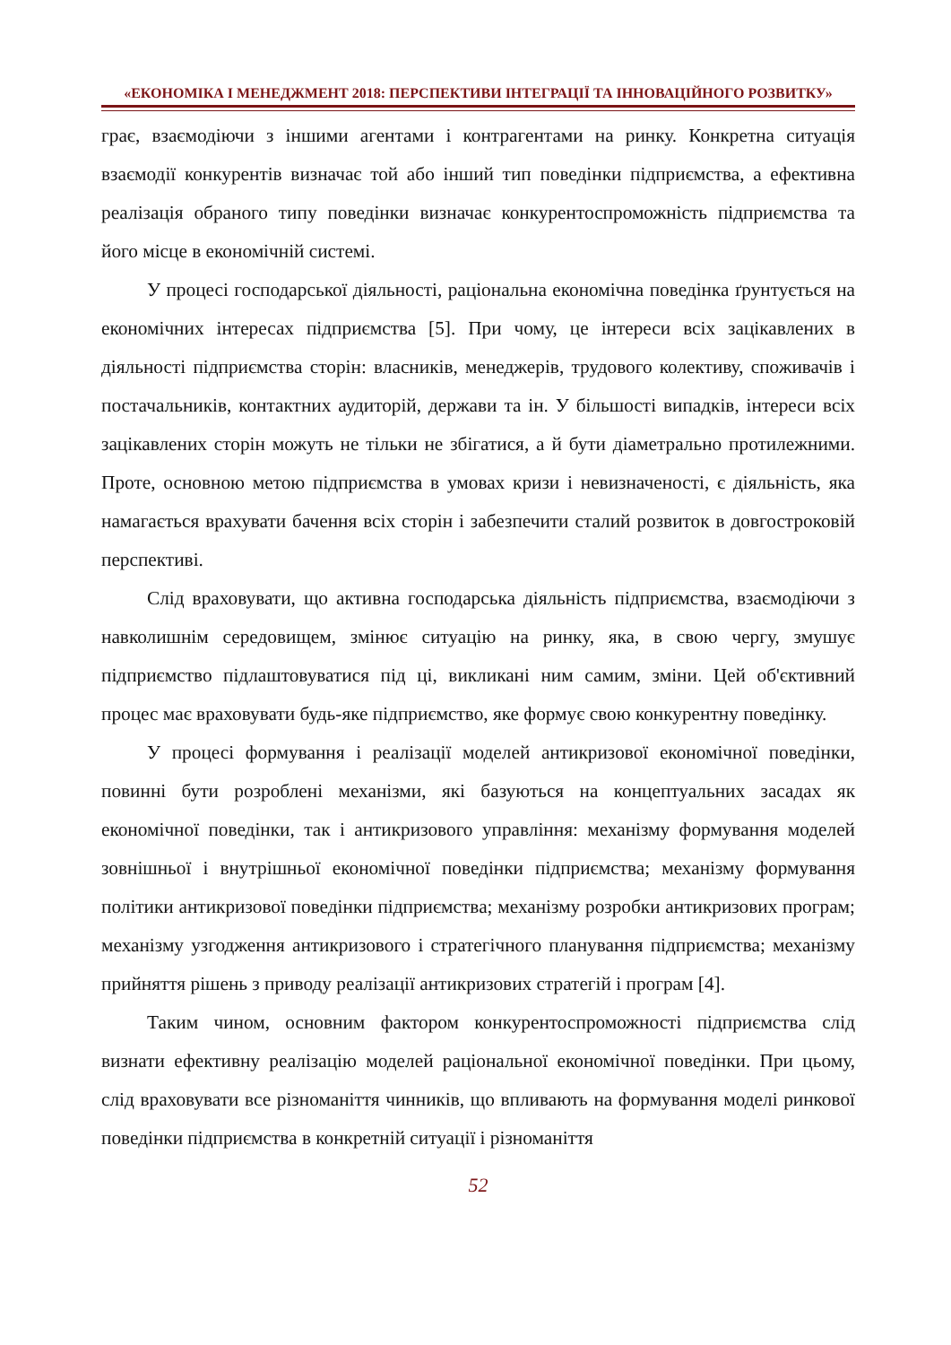«ЕКОНОМІКА І МЕНЕДЖМЕНТ 2018: ПЕРСПЕКТИВИ ІНТЕГРАЦІЇ ТА ІННОВАЦІЙНОГО РОЗВИТКУ»
грає, взаємодіючи з іншими агентами і контрагентами на ринку. Конкретна ситуація взаємодії конкурентів визначає той або інший тип поведінки підприємства, а ефективна реалізація обраного типу поведінки визначає конкурентоспроможність підприємства та його місце в економічній системі.
У процесі господарської діяльності, раціональна економічна поведінка ґрунтується на економічних інтересах підприємства [5]. При чому, це інтереси всіх зацікавлених в діяльності підприємства сторін: власників, менеджерів, трудового колективу, споживачів і постачальників, контактних аудиторій, держави та ін. У більшості випадків, інтереси всіх зацікавлених сторін можуть не тільки не збігатися, а й бути діаметрально протилежними. Проте, основною метою підприємства в умовах кризи і невизначеності, є діяльність, яка намагається врахувати бачення всіх сторін і забезпечити сталий розвиток в довгостроковій перспективі.
Слід враховувати, що активна господарська діяльність підприємства, взаємодіючи з навколишнім середовищем, змінює ситуацію на ринку, яка, в свою чергу, змушує підприємство підлаштовуватися під ці, викликані ним самим, зміни. Цей об'єктивний процес має враховувати будь-яке підприємство, яке формує свою конкурентну поведінку.
У процесі формування і реалізації моделей антикризової економічної поведінки, повинні бути розроблені механізми, які базуються на концептуальних засадах як економічної поведінки, так і антикризового управління: механізму формування моделей зовнішньої і внутрішньої економічної поведінки підприємства; механізму формування політики антикризової поведінки підприємства; механізму розробки антикризових програм; механізму узгодження антикризового і стратегічного планування підприємства; механізму прийняття рішень з приводу реалізації антикризових стратегій і програм [4].
Таким чином, основним фактором конкурентоспроможності підприємства слід визнати ефективну реалізацію моделей раціональної економічної поведінки. При цьому, слід враховувати все різноманіття чинників, що впливають на формування моделі ринкової поведінки підприємства в конкретній ситуації і різноманіття
52